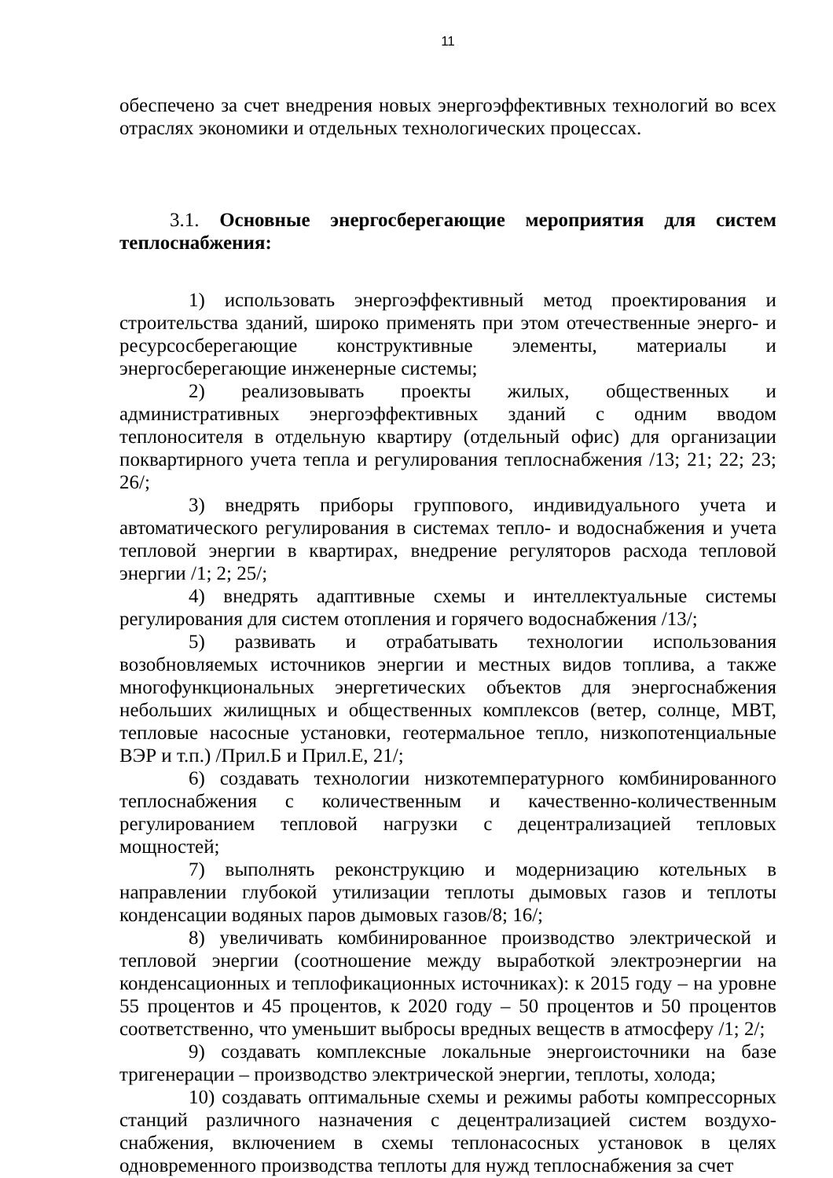11
обеспечено за счет внедрения новых энергоэффективных технологий во всех отраслях экономики и отдельных технологических процессах.
3.1. Основные энергосберегающие мероприятия для систем теплоснабжения:
1) использовать энергоэффективный метод проектирования и строительства зданий, широко применять при этом отечественные энерго- и ресурсосберегающие конструктивные элементы, материалы и энергосберегающие инженерные системы;
2) реализовывать проекты жилых, общественных и административных энергоэффективных зданий с одним вводом теплоносителя в отдельную квартиру (отдельный офис) для организации поквартирного учета тепла и регулирования теплоснабжения /13; 21; 22; 23; 26/;
3) внедрять приборы группового, индивидуального учета и автоматического регулирования в системах тепло- и водоснабжения и учета тепловой энергии в квартирах, внедрение регуляторов расхода тепловой энергии /1; 2; 25/;
4) внедрять адаптивные схемы и интеллектуальные системы регулирования для систем отопления и горячего водоснабжения /13/;
5) развивать и отрабатывать технологии использования возобновляемых источников энергии и местных видов топлива, а также многофункциональных энергетических объектов для энергоснабжения небольших жилищных и общественных комплексов (ветер, солнце, МВТ, тепловые насосные установки, геотермальное тепло, низкопотенциальные ВЭР и т.п.) /Прил.Б и Прил.Е, 21/;
6) создавать технологии низкотемпературного комбинированного теплоснабжения с количественным и качественно-количественным регулированием тепловой нагрузки с децентрализацией тепловых мощностей;
7) выполнять реконструкцию и модернизацию котельных в направлении глубокой утилизации теплоты дымовых газов и теплоты конденсации водяных паров дымовых газов/8; 16/;
8) увеличивать комбинированное производство электрической и тепловой энергии (соотношение между выработкой электроэнергии на конденсационных и теплофикационных источниках): к 2015 году – на уровне 55 процентов и 45 процентов, к 2020 году – 50 процентов и 50 процентов соответственно, что уменьшит выбросы вредных веществ в атмосферу /1; 2/;
9) создавать комплексные локальные энергоисточники на базе тригенерации – производство электрической энергии, теплоты, холода;
10) создавать оптимальные схемы и режимы работы компрессорных станций различного назначения с децентрализацией систем воздухо-снабжения, включением в схемы теплонасосных установок в целях одновременного производства теплоты для нужд теплоснабжения за счет